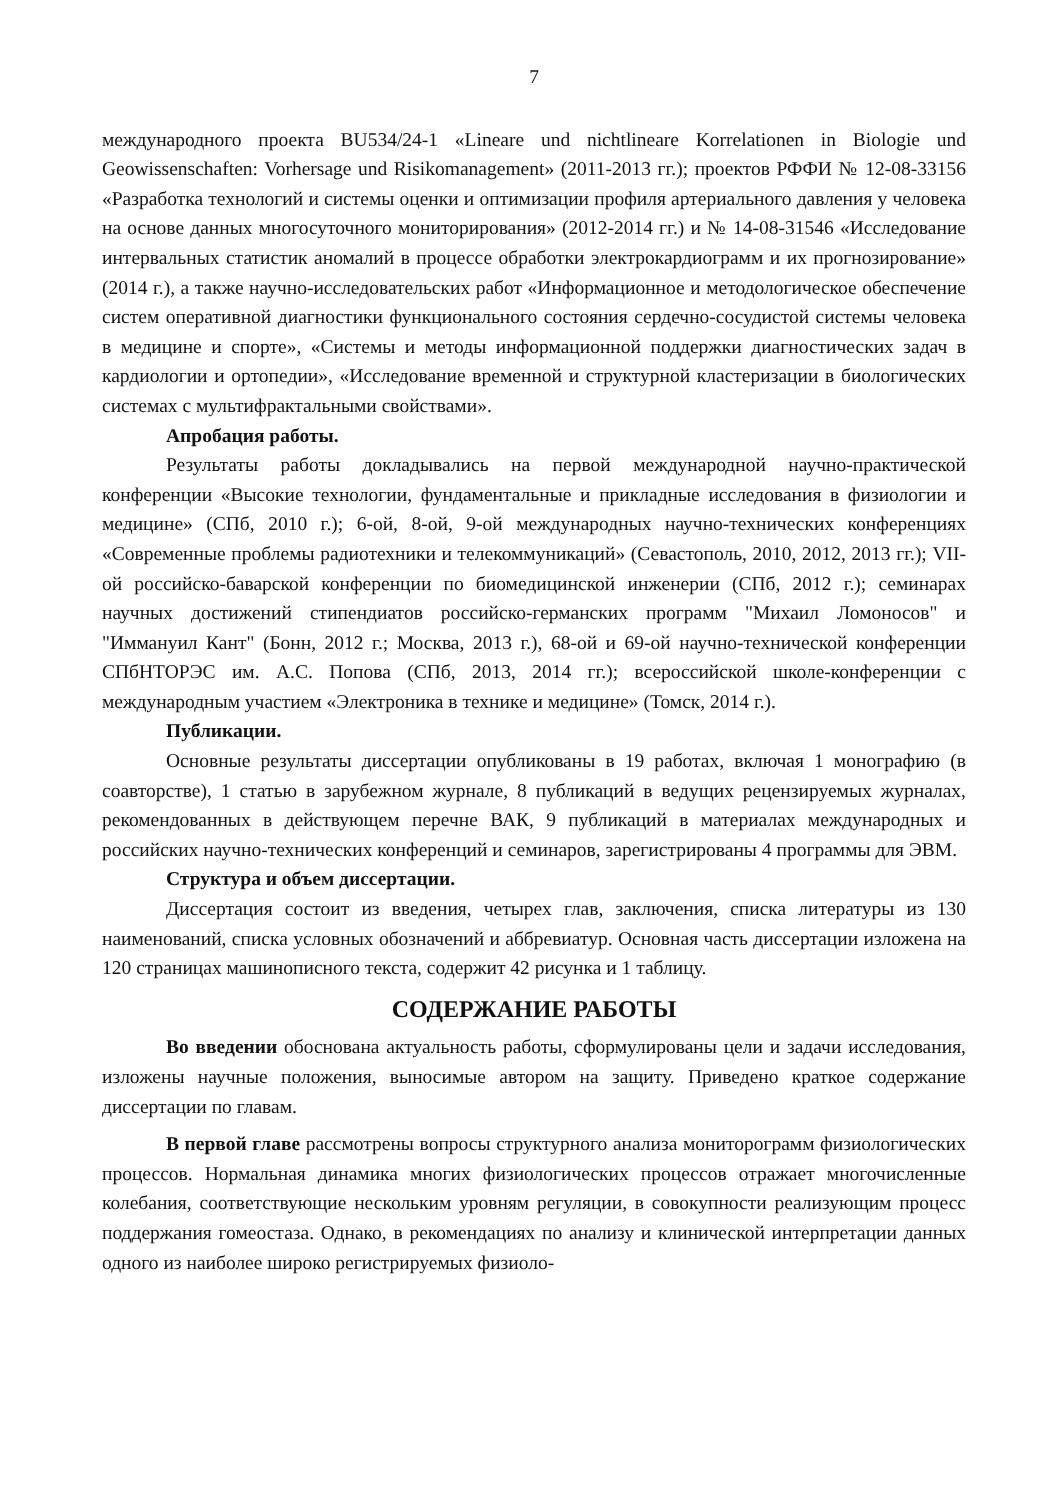7
международного проекта BU534/24-1 «Lineare und nichtlineare Korrelationen in Biologie und Geowissenschaften: Vorhersage und Risikomanagement» (2011-2013 гг.); проектов РФФИ № 12-08-33156 «Разработка технологий и системы оценки и оптимизации профиля артериального давления у человека на основе данных многосуточного мониторирования» (2012-2014 гг.) и № 14-08-31546 «Исследование интервальных статистик аномалий в процессе обработки электрокардиограмм и их прогнозирование» (2014 г.), а также научно-исследовательских работ «Информационное и методологическое обеспечение систем оперативной диагностики функционального состояния сердечно-сосудистой системы человека в медицине и спорте», «Системы и методы информационной поддержки диагностических задач в кардиологии и ортопедии», «Исследование временной и структурной кластеризации в биологических системах с мультифрактальными свойствами».
Апробация работы.
Результаты работы докладывались на первой международной научно-практической конференции «Высокие технологии, фундаментальные и прикладные исследования в физиологии и медицине» (СПб, 2010 г.); 6-ой, 8-ой, 9-ой международных научно-технических конференциях «Современные проблемы радиотехники и телекоммуникаций» (Севастополь, 2010, 2012, 2013 гг.); VII-ой российско-баварской конференции по биомедицинской инженерии (СПб, 2012 г.); семинарах научных достижений стипендиатов российско-германских программ "Михаил Ломоносов" и "Иммануил Кант" (Бонн, 2012 г.; Москва, 2013 г.), 68-ой и 69-ой научно-технической конференции СПбНТОРЭС им. А.С. Попова (СПб, 2013, 2014 гг.); всероссийской школе-конференции с международным участием «Электроника в технике и медицине» (Томск, 2014 г.).
Публикации.
Основные результаты диссертации опубликованы в 19 работах, включая 1 монографию (в соавторстве), 1 статью в зарубежном журнале, 8 публикаций в ведущих рецензируемых журналах, рекомендованных в действующем перечне ВАК, 9 публикаций в материалах международных и российских научно-технических конференций и семинаров, зарегистрированы 4 программы для ЭВМ.
Структура и объем диссертации.
Диссертация состоит из введения, четырех глав, заключения, списка литературы из 130 наименований, списка условных обозначений и аббревиатур. Основная часть диссертации изложена на 120 страницах машинописного текста, содержит 42 рисунка и 1 таблицу.
СОДЕРЖАНИЕ РАБОТЫ
Во введении обоснована актуальность работы, сформулированы цели и задачи исследования, изложены научные положения, выносимые автором на защиту. Приведено краткое содержание диссертации по главам.
В первой главе рассмотрены вопросы структурного анализа мониторограмм физиологических процессов. Нормальная динамика многих физиологических процессов отражает многочисленные колебания, соответствующие нескольким уровням регуляции, в совокупности реализующим процесс поддержания гомеостаза. Однако, в рекомендациях по анализу и клинической интерпретации данных одного из наиболее широко регистрируемых физиоло-